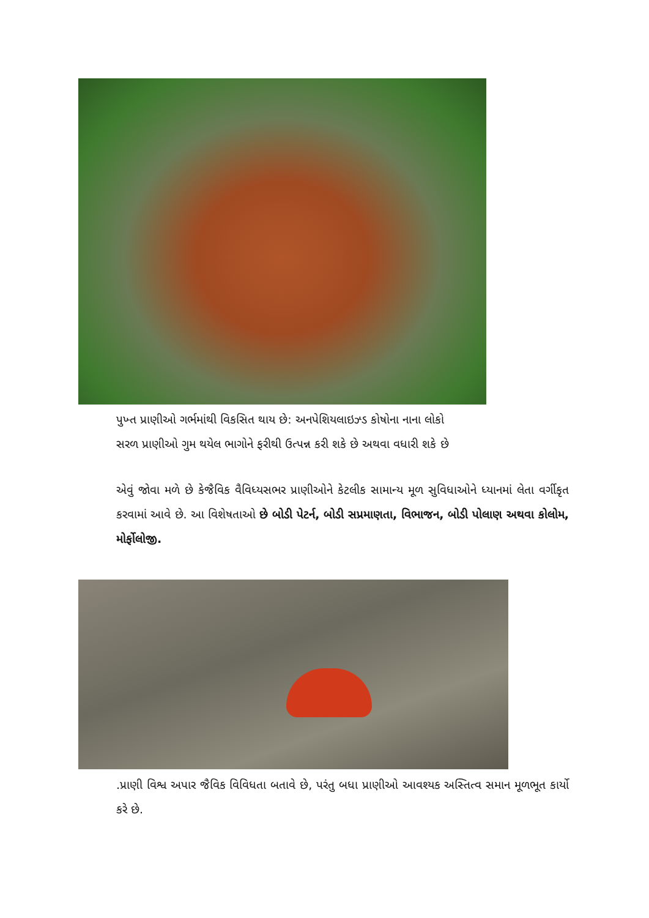પુખ્ત પ્રાણીઓ ગર્ભમાંથી વિકસિત થાય છે: અનપેશિયલાઇઝ્ડ કોષોના નાના લોકો
સરળ પ્રાણીઓ ગુમ થયેલ ભાગોને ફરીથી ઉત્પન્ન કરી શકે છે અથવા વધારી શકે છે
એવું જોવા મળે છે કેજૈવિક વૈવિધ્યસભર પ્રાણીઓને કેટલીક સામાન્ય મૂળ સુવિધાઓને ધ્યાનમાં લેતા વર્ગીકૃત કરવામાં આવે છે. આ વિશેષતાઓ છે બોડી પેટર્ન, બોડી સપ્રમાણતા, વિભાજન, બોડી પોલાણ અથવા કોલોમ, મોર્ફોલોજી.
.પ્રાણી વિશ્વ અપાર જૈવિક વિવિધતા બતાવે છે, પરંતુ બધા પ્રાણીઓ આવશ્યક અસ્તિત્વ સમાન મૂળભૂત કાર્યો કરે છે.